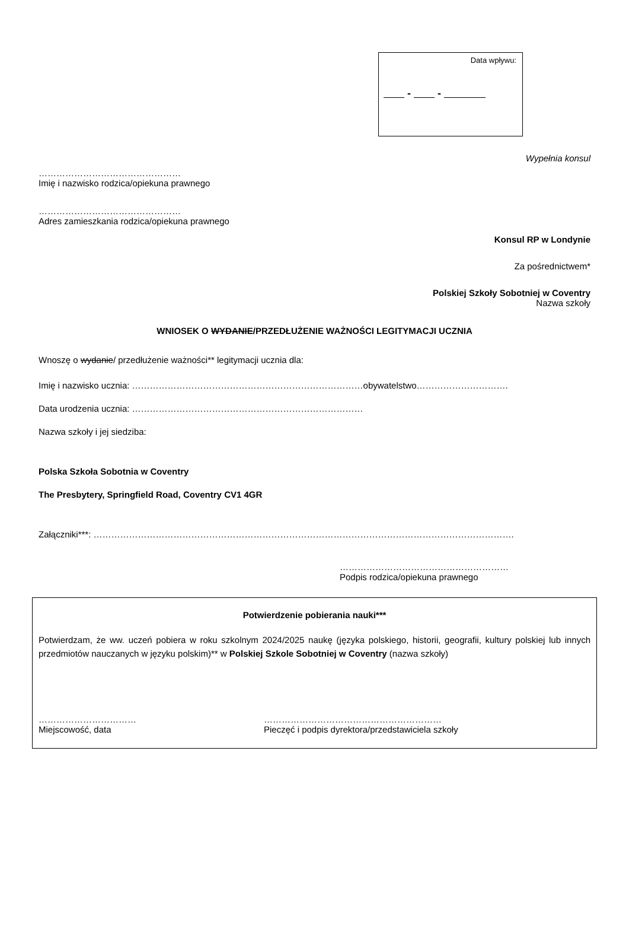Data wpływu:
- -
Wypełnia konsul
…………………………………………
Imię i nazwisko rodzica/opiekuna prawnego
…………………………………………
Adres zamieszkania rodzica/opiekuna prawnego
Konsul RP w Londynie
Za pośrednictwem*
Polskiej Szkoły Sobotniej w Coventry
Nazwa szkoły
WNIOSEK O WYDANIE/PRZEDŁUŻENIE WAŻNOŚCI LEGITYMACJI UCZNIA
Wnoszę o wydanie/ przedłużenie ważności** legitymacji ucznia dla:
Imię i nazwisko ucznia: ……………………………………………………………………obywatelstwo………………………….
Data urodzenia ucznia: ……………………………………………………………………
Nazwa szkoły i jej siedziba:
Polska Szkoła Sobotnia w Coventry
The Presbytery, Springfield Road, Coventry CV1 4GR
Załączniki***: …………………………………………………………………………………………………………………………….
…………………………………………………
Podpis rodzica/opiekuna prawnego
Potwierdzenie pobierania nauki***
Potwierdzam, że ww. uczeń pobiera w roku szkolnym 2024/2025 naukę (języka polskiego, historii, geografii, kultury polskiej lub innych przedmiotów nauczanych w języku polskim)** w Polskiej Szkole Sobotniej w Coventry (nazwa szkoły)
……………………………
Miejscowość, data
……………………………………………………
Pieczęć i podpis dyrektora/przedstawiciela szkoły